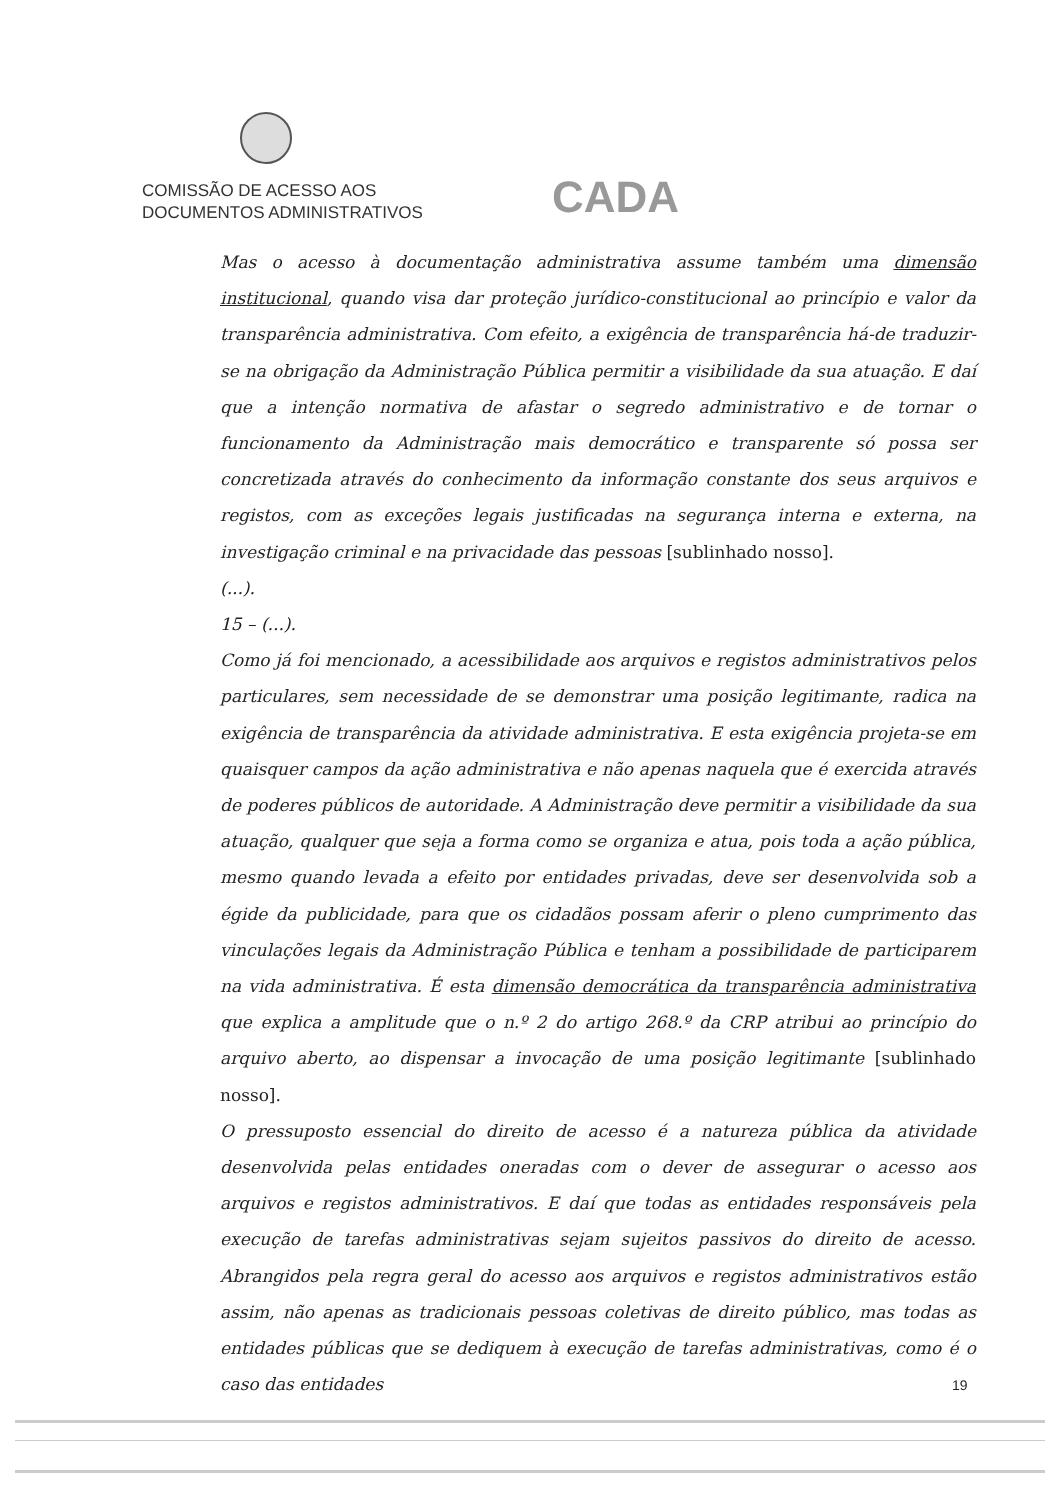COMISSÃO DE ACESSO AOS
DOCUMENTOS ADMINISTRATIVOS
CADA
Mas o acesso à documentação administrativa assume também uma dimensão institucional, quando visa dar proteção jurídico-constitucional ao princípio e valor da transparência administrativa. Com efeito, a exigência de transparência há-de traduzir-se na obrigação da Administração Pública permitir a visibilidade da sua atuação. E daí que a intenção normativa de afastar o segredo administrativo e de tornar o funcionamento da Administração mais democrático e transparente só possa ser concretizada através do conhecimento da informação constante dos seus arquivos e registos, com as exceções legais justificadas na segurança interna e externa, na investigação criminal e na privacidade das pessoas [sublinhado nosso].
(...).
15 – (...).
Como já foi mencionado, a acessibilidade aos arquivos e registos administrativos pelos particulares, sem necessidade de se demonstrar uma posição legitimante, radica na exigência de transparência da atividade administrativa. E esta exigência projeta-se em quaisquer campos da ação administrativa e não apenas naquela que é exercida através de poderes públicos de autoridade. A Administração deve permitir a visibilidade da sua atuação, qualquer que seja a forma como se organiza e atua, pois toda a ação pública, mesmo quando levada a efeito por entidades privadas, deve ser desenvolvida sob a égide da publicidade, para que os cidadãos possam aferir o pleno cumprimento das vinculações legais da Administração Pública e tenham a possibilidade de participarem na vida administrativa. É esta dimensão democrática da transparência administrativa que explica a amplitude que o n.º 2 do artigo 268.º da CRP atribui ao princípio do arquivo aberto, ao dispensar a invocação de uma posição legitimante [sublinhado nosso].
O pressuposto essencial do direito de acesso é a natureza pública da atividade desenvolvida pelas entidades oneradas com o dever de assegurar o acesso aos arquivos e registos administrativos. E daí que todas as entidades responsáveis pela execução de tarefas administrativas sejam sujeitos passivos do direito de acesso. Abrangidos pela regra geral do acesso aos arquivos e registos administrativos estão assim, não apenas as tradicionais pessoas coletivas de direito público, mas todas as entidades públicas que se dediquem à execução de tarefas administrativas, como é o caso das entidades
19